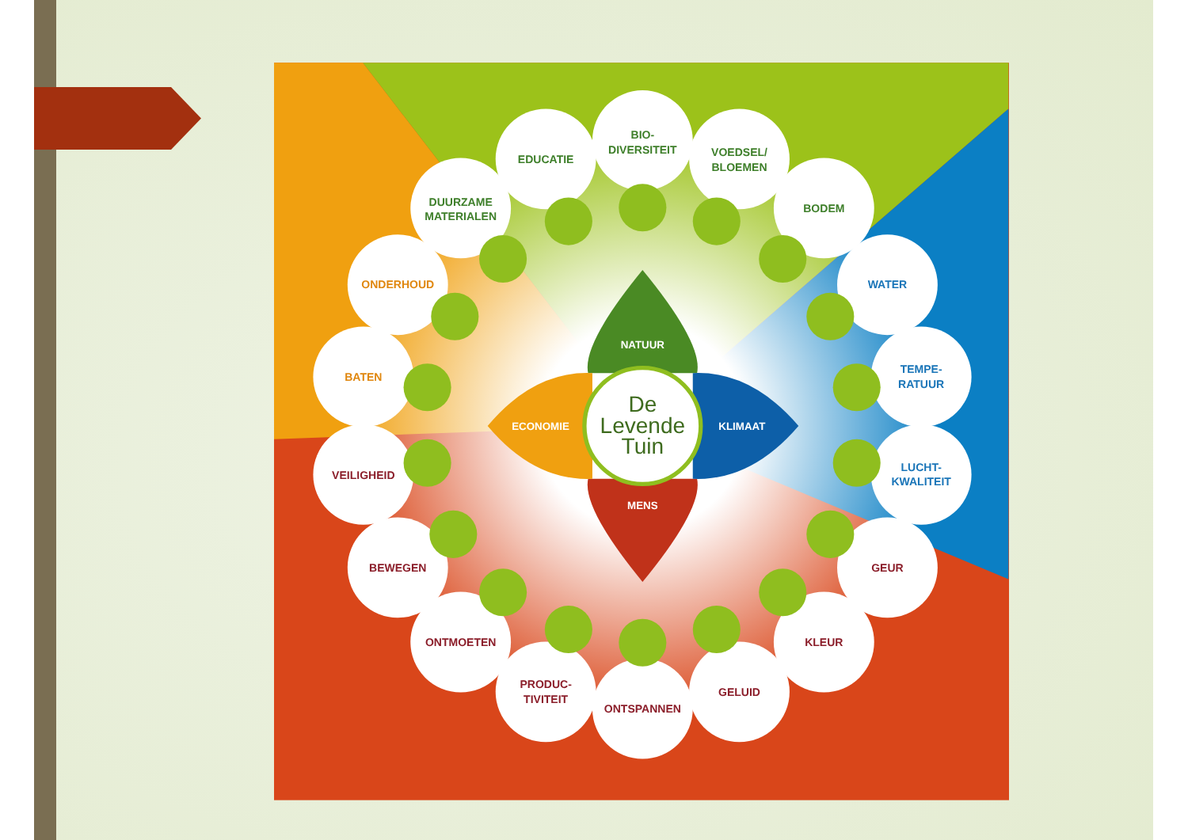BIO-
DIVERSITEIT
EDUCATIE
VOEDSEL/
BLOEMEN
DUURZAME
MATERIALEN
BODEM
ONDERHOUD
WATER
NATUUR
BATEN
TEMPE-
RATUUR
De
ECONOMIE
Levende
KLIMAAT
Tuin
LUCHT-
KWALITEIT
VEILIGHEID
MENS
BEWEGEN
GEUR
ONTMOETEN
KLEUR
PRODUC-
TIVITEIT
GELUID
ONTSPANNEN